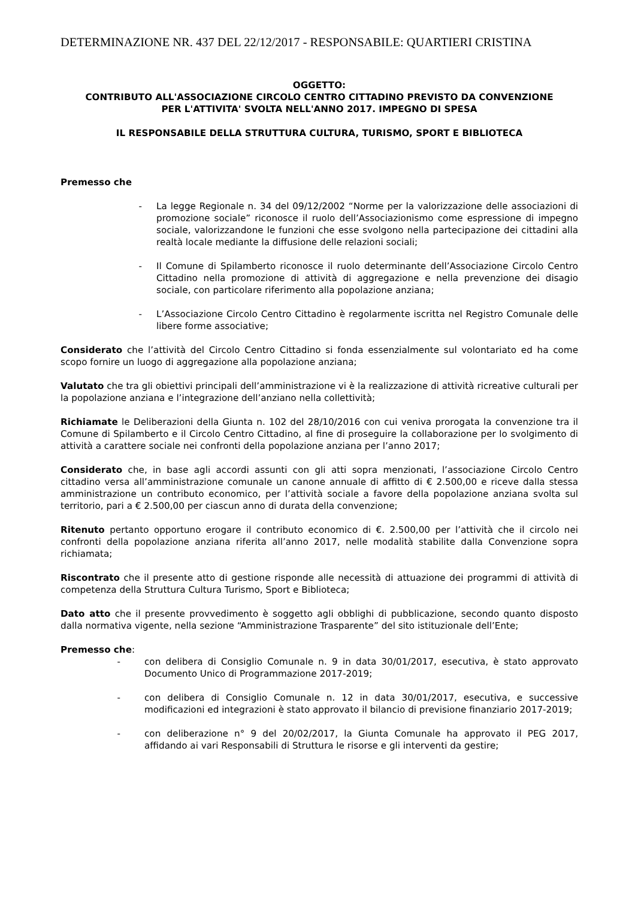DETERMINAZIONE NR. 437 DEL 22/12/2017 - RESPONSABILE: QUARTIERI CRISTINA
OGGETTO:
CONTRIBUTO ALL'ASSOCIAZIONE CIRCOLO CENTRO CITTADINO PREVISTO DA CONVENZIONE
PER L'ATTIVITA' SVOLTA NELL'ANNO 2017. IMPEGNO DI SPESA
IL RESPONSABILE DELLA STRUTTURA CULTURA, TURISMO, SPORT E BIBLIOTECA
Premesso che
- La legge Regionale n. 34 del 09/12/2002 “Norme per la valorizzazione delle associazioni di promozione sociale” riconosce il ruolo dell’Associazionismo come espressione di impegno sociale, valorizzandone le funzioni che esse svolgono nella partecipazione dei cittadini alla realtà locale mediante la diffusione delle relazioni sociali;
- Il Comune di Spilamberto riconosce il ruolo determinante dell’Associazione Circolo Centro Cittadino nella promozione di attività di aggregazione e nella prevenzione dei disagio sociale, con particolare riferimento alla popolazione anziana;
- L’Associazione Circolo Centro Cittadino è regolarmente iscritta nel Registro Comunale delle libere forme associative;
Considerato che l’attività del Circolo Centro Cittadino si fonda essenzialmente sul volontariato ed ha come scopo fornire un luogo di aggregazione alla popolazione anziana;
Valutato che tra gli obiettivi principali dell’amministrazione vi è la realizzazione di attività ricreative culturali per la popolazione anziana e l’integrazione dell’anziano nella collettività;
Richiamate le Deliberazioni della Giunta n. 102 del 28/10/2016 con cui veniva prorogata la convenzione tra il Comune di Spilamberto e il Circolo Centro Cittadino, al fine di proseguire la collaborazione per lo svolgimento di attività a carattere sociale nei confronti della popolazione anziana per l’anno 2017;
Considerato che, in base agli accordi assunti con gli atti sopra menzionati, l’associazione Circolo Centro cittadino versa all’amministrazione comunale un canone annuale di affitto di € 2.500,00 e riceve dalla stessa amministrazione un contributo economico, per l’attività sociale a favore della popolazione anziana svolta sul territorio, pari a € 2.500,00 per ciascun anno di durata della convenzione;
Ritenuto pertanto opportuno erogare il contributo economico di €. 2.500,00 per l’attività che il circolo nei confronti della popolazione anziana riferita all’anno 2017, nelle modalità stabilite dalla Convenzione sopra richiamata;
Riscontrato che il presente atto di gestione risponde alle necessità di attuazione dei programmi di attività di competenza della Struttura Cultura Turismo, Sport e Biblioteca;
Dato atto che il presente provvedimento è soggetto agli obblighi di pubblicazione, secondo quanto disposto dalla normativa vigente, nella sezione “Amministrazione Trasparente” del sito istituzionale dell’Ente;
Premesso che:
- con delibera di Consiglio Comunale n. 9 in data 30/01/2017, esecutiva, è stato approvato Documento Unico di Programmazione 2017-2019;
- con delibera di Consiglio Comunale n. 12 in data 30/01/2017, esecutiva, e successive modificazioni ed integrazioni è stato approvato il bilancio di previsione finanziario 2017-2019;
- con deliberazione n° 9 del 20/02/2017, la Giunta Comunale ha approvato il PEG 2017, affidando ai vari Responsabili di Struttura le risorse e gli interventi da gestire;